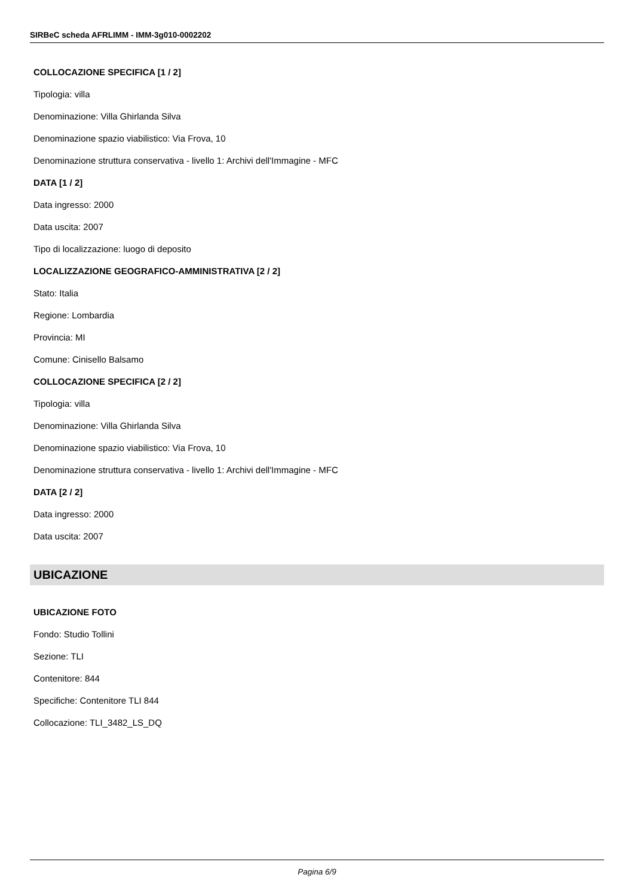SIRBeC scheda AFRLIMM - IMM-3g010-0002202
COLLOCAZIONE SPECIFICA [1 / 2]
Tipologia: villa
Denominazione: Villa Ghirlanda Silva
Denominazione spazio viabilistico: Via Frova, 10
Denominazione struttura conservativa - livello 1: Archivi dell'Immagine - MFC
DATA [1 / 2]
Data ingresso: 2000
Data uscita: 2007
Tipo di localizzazione: luogo di deposito
LOCALIZZAZIONE GEOGRAFICO-AMMINISTRATIVA [2 / 2]
Stato: Italia
Regione: Lombardia
Provincia: MI
Comune: Cinisello Balsamo
COLLOCAZIONE SPECIFICA [2 / 2]
Tipologia: villa
Denominazione: Villa Ghirlanda Silva
Denominazione spazio viabilistico: Via Frova, 10
Denominazione struttura conservativa - livello 1: Archivi dell'Immagine - MFC
DATA [2 / 2]
Data ingresso: 2000
Data uscita: 2007
UBICAZIONE
UBICAZIONE FOTO
Fondo: Studio Tollini
Sezione: TLI
Contenitore: 844
Specifiche: Contenitore TLI 844
Collocazione: TLI_3482_LS_DQ
Pagina 6/9